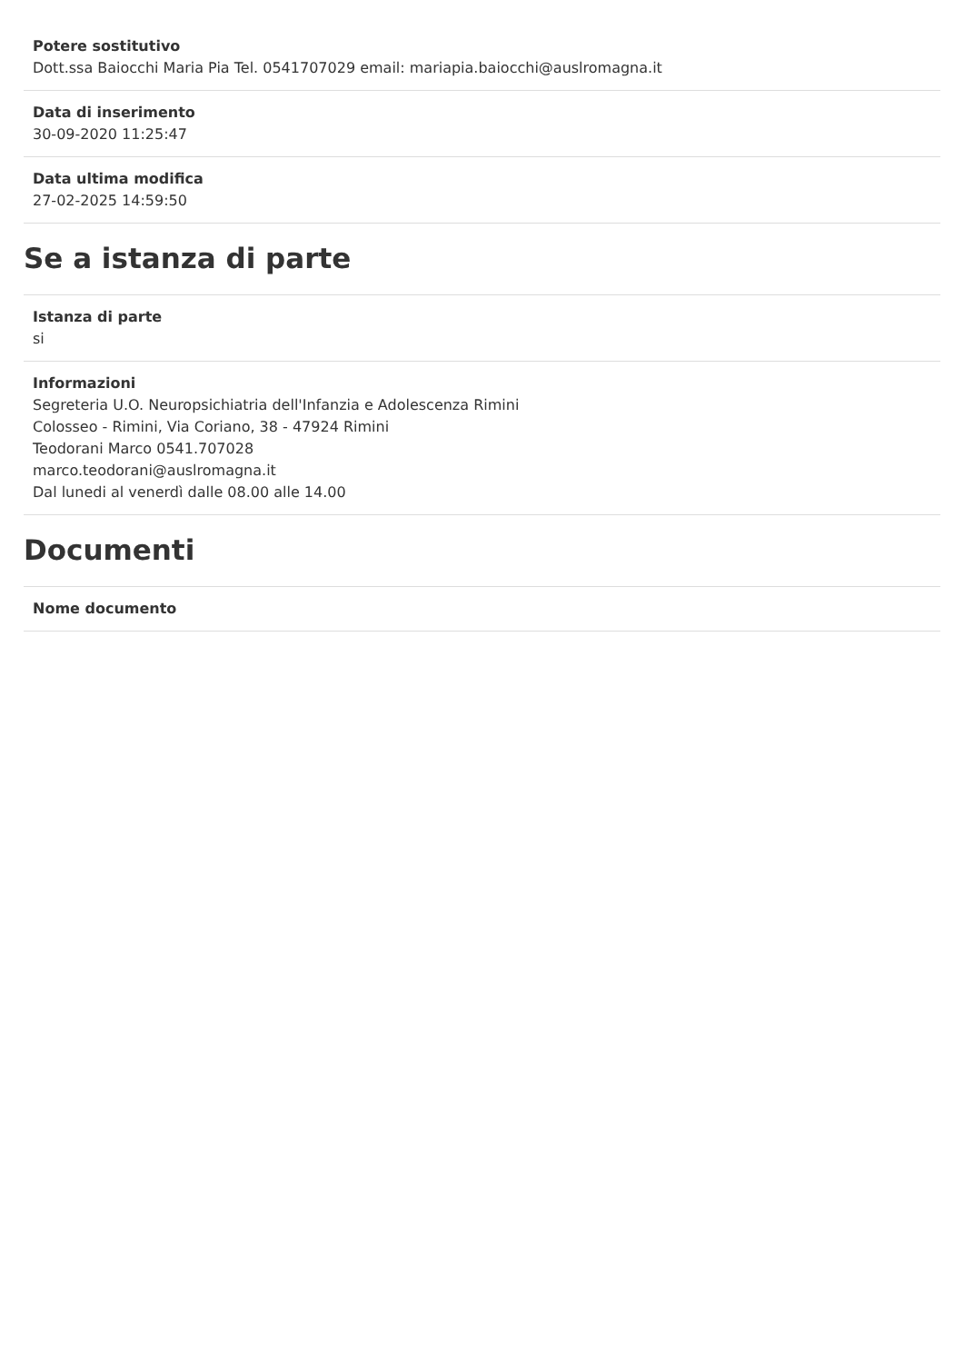Potere sostitutivo
Dott.ssa Baiocchi Maria Pia Tel. 0541707029 email: mariapia.baiocchi@auslromagna.it
Data di inserimento
30-09-2020 11:25:47
Data ultima modifica
27-02-2025 14:59:50
Se a istanza di parte
Istanza di parte
si
Informazioni
Segreteria U.O. Neuropsichiatria dell'Infanzia e Adolescenza Rimini
Colosseo - Rimini, Via Coriano, 38 - 47924 Rimini
Teodorani Marco 0541.707028
marco.teodorani@auslromagna.it
Dal lunedi al venerdì dalle 08.00 alle 14.00
Documenti
Nome documento